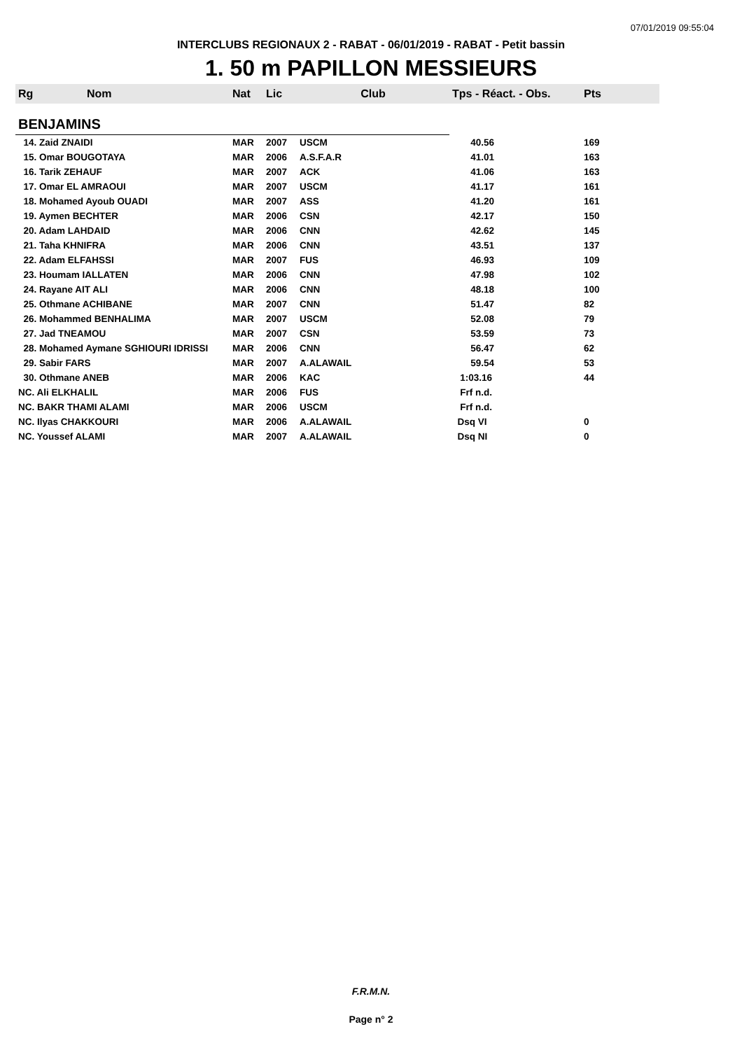07/01/2019 09:55:04
INTERCLUBS REGIONAUX 2 - RABAT - 06/01/2019 - RABAT - Petit bassin
1. 50 m PAPILLON MESSIEURS
| Rg | Nom | Nat | Lic | Club | Tps - Réact. - Obs. | Pts |
| --- | --- | --- | --- | --- | --- | --- |
| BENJAMINS | | | | | | |
| 14. Zaid ZNAIDI | | MAR | 2007 | USCM | 40.56 | 169 |
| 15. Omar BOUGOTAYA | | MAR | 2006 | A.S.F.A.R | 41.01 | 163 |
| 16. Tarik ZEHAUF | | MAR | 2007 | ACK | 41.06 | 163 |
| 17. Omar EL AMRAOUI | | MAR | 2007 | USCM | 41.17 | 161 |
| 18. Mohamed Ayoub OUADI | | MAR | 2007 | ASS | 41.20 | 161 |
| 19. Aymen BECHTER | | MAR | 2006 | CSN | 42.17 | 150 |
| 20. Adam LAHDAID | | MAR | 2006 | CNN | 42.62 | 145 |
| 21. Taha KHNIFRA | | MAR | 2006 | CNN | 43.51 | 137 |
| 22. Adam ELFAHSSI | | MAR | 2007 | FUS | 46.93 | 109 |
| 23. Houmam IALLATEN | | MAR | 2006 | CNN | 47.98 | 102 |
| 24. Rayane AIT ALI | | MAR | 2006 | CNN | 48.18 | 100 |
| 25. Othmane ACHIBANE | | MAR | 2007 | CNN | 51.47 | 82 |
| 26. Mohammed BENHALIMA | | MAR | 2007 | USCM | 52.08 | 79 |
| 27. Jad TNEAMOU | | MAR | 2007 | CSN | 53.59 | 73 |
| 28. Mohamed Aymane SGHIOURI IDRISSI | | MAR | 2006 | CNN | 56.47 | 62 |
| 29. Sabir FARS | | MAR | 2007 | A.ALAWAIL | 59.54 | 53 |
| 30. Othmane ANEB | | MAR | 2006 | KAC | 1:03.16 | 44 |
| NC. Ali ELKHALIL | | MAR | 2006 | FUS | Frf n.d. | |
| NC. BAKR THAMI ALAMI | | MAR | 2006 | USCM | Frf n.d. | |
| NC. Ilyas CHAKKOURI | | MAR | 2006 | A.ALAWAIL | Dsq VI | 0 |
| NC. Youssef ALAMI | | MAR | 2007 | A.ALAWAIL | Dsq NI | 0 |
F.R.M.N.
Page n° 2